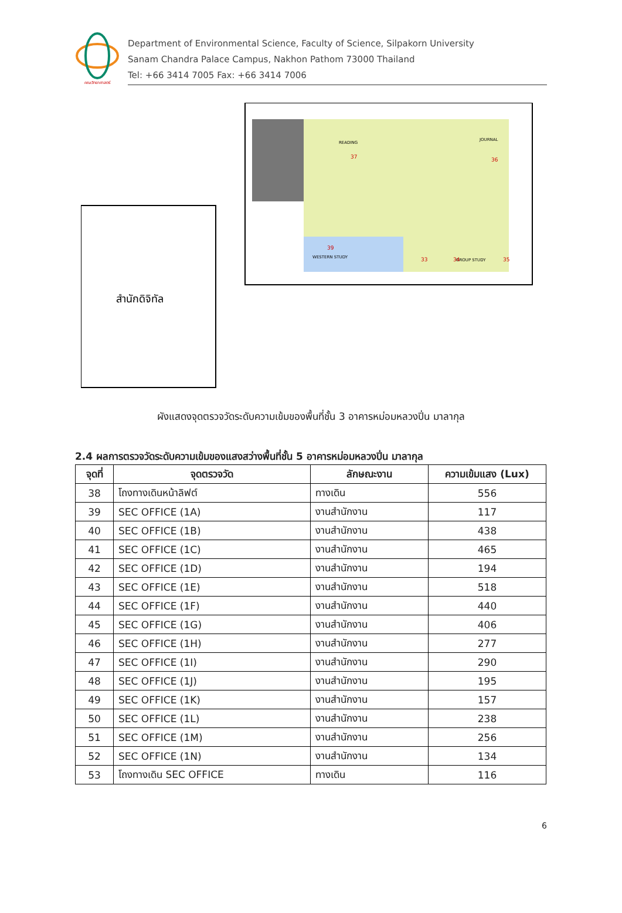คณะวิทยาศาสตร์
Department of Environmental Science, Faculty of Science, Silpakorn University
Sanam Chandra Palace Campus, Nakhon Pathom 73000 Thailand
Tel: +66 3414 7005 Fax: +66 3414 7006
สำนักดิจิทัล
READING
JOURNAL
WESTERN STUDY
GROUP STUDY
37
36
39
33
34
35
ผังแสดงจุดตรวจวัดระดับความเข้มของพื้นที่ชั้น 3 อาคารหม่อมหลวงปิ่น มาลากุล
2.4 ผลการตรวจวัดระดับความเข้มของแสงสว่างพื้นที่ชั้น 5 อาคารหม่อมหลวงปิ่น มาลากุล
| จุดที่ | จุดตรวจวัด | ลักษณะงาน | ความเข้มแสง (Lux) |
| --- | --- | --- | --- |
| 38 | โถงทางเดินหน้าลิฟต์ | ทางเดิน | 556 |
| 39 | SEC OFFICE (1A) | งานสำนักงาน | 117 |
| 40 | SEC OFFICE (1B) | งานสำนักงาน | 438 |
| 41 | SEC OFFICE (1C) | งานสำนักงาน | 465 |
| 42 | SEC OFFICE (1D) | งานสำนักงาน | 194 |
| 43 | SEC OFFICE (1E) | งานสำนักงาน | 518 |
| 44 | SEC OFFICE (1F) | งานสำนักงาน | 440 |
| 45 | SEC OFFICE (1G) | งานสำนักงาน | 406 |
| 46 | SEC OFFICE (1H) | งานสำนักงาน | 277 |
| 47 | SEC OFFICE (1I) | งานสำนักงาน | 290 |
| 48 | SEC OFFICE (1J) | งานสำนักงาน | 195 |
| 49 | SEC OFFICE (1K) | งานสำนักงาน | 157 |
| 50 | SEC OFFICE (1L) | งานสำนักงาน | 238 |
| 51 | SEC OFFICE (1M) | งานสำนักงาน | 256 |
| 52 | SEC OFFICE (1N) | งานสำนักงาน | 134 |
| 53 | โถงทางเดิน SEC OFFICE | ทางเดิน | 116 |
6